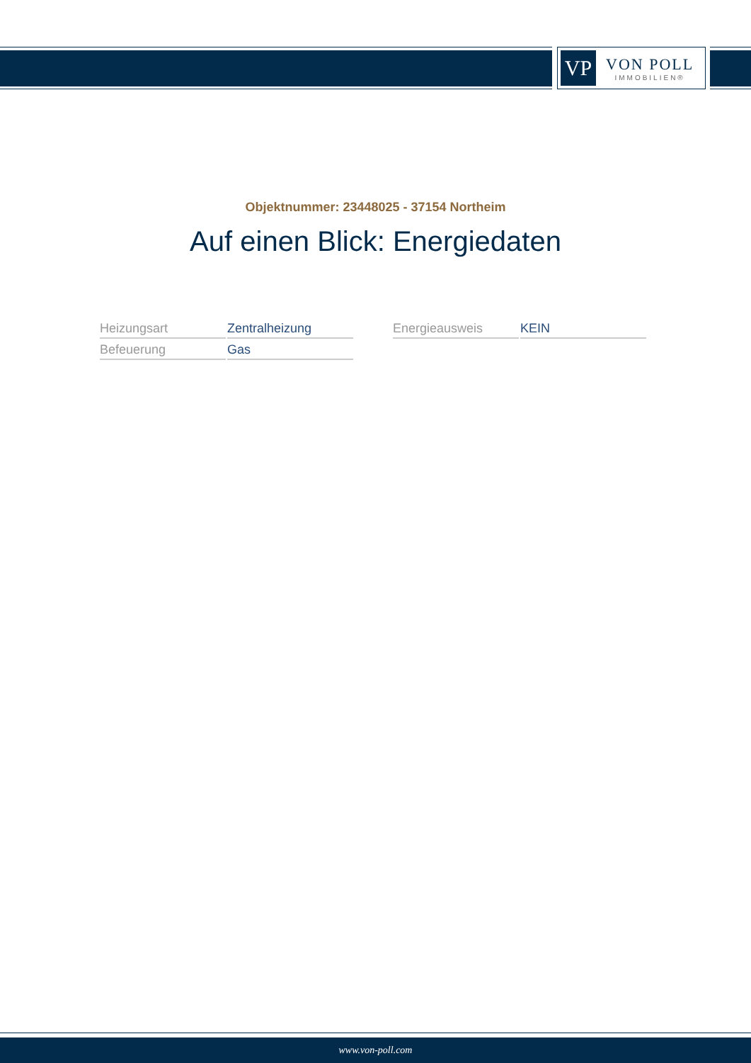VP
VON POLL
IMMOBILIEN®
Objektnummer: 23448025 - 37154 Northeim
Auf einen Blick: Energiedaten
| Heizungsart | Zentralheizung |
| Befeuerung | Gas |
| Energieausweis | KEIN |
www.von-poll.com